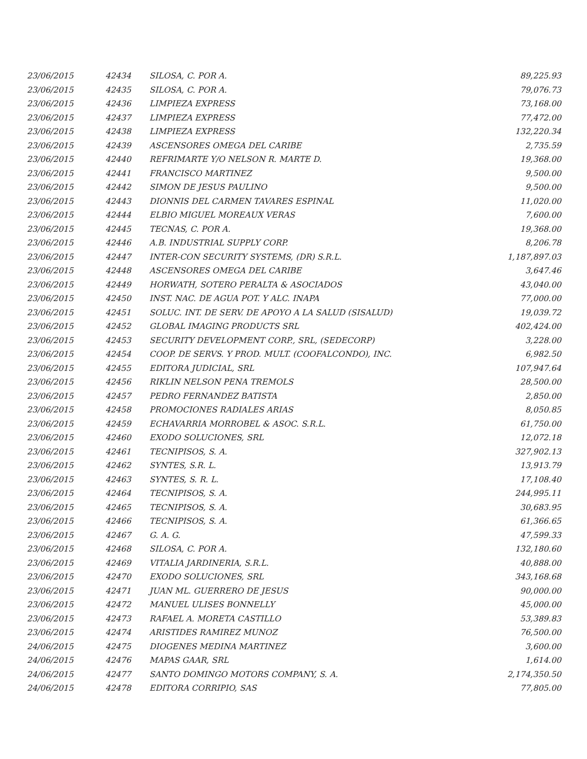| 23/06/2015 | 42434 | SILOSA, C. POR A. | 89,225.93 |
| 23/06/2015 | 42435 | SILOSA, C. POR A. | 79,076.73 |
| 23/06/2015 | 42436 | LIMPIEZA EXPRESS | 73,168.00 |
| 23/06/2015 | 42437 | LIMPIEZA EXPRESS | 77,472.00 |
| 23/06/2015 | 42438 | LIMPIEZA EXPRESS | 132,220.34 |
| 23/06/2015 | 42439 | ASCENSORES OMEGA DEL CARIBE | 2,735.59 |
| 23/06/2015 | 42440 | REFRIMARTE Y/O NELSON R. MARTE D. | 19,368.00 |
| 23/06/2015 | 42441 | FRANCISCO MARTINEZ | 9,500.00 |
| 23/06/2015 | 42442 | SIMON DE JESUS PAULINO | 9,500.00 |
| 23/06/2015 | 42443 | DIONNIS DEL CARMEN TAVARES ESPINAL | 11,020.00 |
| 23/06/2015 | 42444 | ELBIO MIGUEL MOREAUX VERAS | 7,600.00 |
| 23/06/2015 | 42445 | TECNAS, C. POR A. | 19,368.00 |
| 23/06/2015 | 42446 | A.B. INDUSTRIAL SUPPLY CORP. | 8,206.78 |
| 23/06/2015 | 42447 | INTER-CON SECURITY SYSTEMS, (DR) S.R.L. | 1,187,897.03 |
| 23/06/2015 | 42448 | ASCENSORES OMEGA DEL CARIBE | 3,647.46 |
| 23/06/2015 | 42449 | HORWATH, SOTERO PERALTA & ASOCIADOS | 43,040.00 |
| 23/06/2015 | 42450 | INST. NAC. DE AGUA POT. Y ALC. INAPA | 77,000.00 |
| 23/06/2015 | 42451 | SOLUC. INT. DE SERV. DE APOYO A LA SALUD (SISALUD) | 19,039.72 |
| 23/06/2015 | 42452 | GLOBAL IMAGING PRODUCTS SRL | 402,424.00 |
| 23/06/2015 | 42453 | SECURITY DEVELOPMENT CORP., SRL, (SEDECORP) | 3,228.00 |
| 23/06/2015 | 42454 | COOP. DE SERVS. Y PROD. MULT. (COOFALCONDO), INC. | 6,982.50 |
| 23/06/2015 | 42455 | EDITORA JUDICIAL, SRL | 107,947.64 |
| 23/06/2015 | 42456 | RIKLIN NELSON PENA TREMOLS | 28,500.00 |
| 23/06/2015 | 42457 | PEDRO FERNANDEZ BATISTA | 2,850.00 |
| 23/06/2015 | 42458 | PROMOCIONES RADIALES ARIAS | 8,050.85 |
| 23/06/2015 | 42459 | ECHAVARRIA MORROBEL & ASOC. S.R.L. | 61,750.00 |
| 23/06/2015 | 42460 | EXODO SOLUCIONES, SRL | 12,072.18 |
| 23/06/2015 | 42461 | TECNIPISOS, S. A. | 327,902.13 |
| 23/06/2015 | 42462 | SYNTES, S.R. L. | 13,913.79 |
| 23/06/2015 | 42463 | SYNTES, S. R. L. | 17,108.40 |
| 23/06/2015 | 42464 | TECNIPISOS, S. A. | 244,995.11 |
| 23/06/2015 | 42465 | TECNIPISOS, S. A. | 30,683.95 |
| 23/06/2015 | 42466 | TECNIPISOS, S. A. | 61,366.65 |
| 23/06/2015 | 42467 | G. A. G. | 47,599.33 |
| 23/06/2015 | 42468 | SILOSA, C. POR A. | 132,180.60 |
| 23/06/2015 | 42469 | VITALIA JARDINERIA, S.R.L. | 40,888.00 |
| 23/06/2015 | 42470 | EXODO SOLUCIONES, SRL | 343,168.68 |
| 23/06/2015 | 42471 | JUAN ML. GUERRERO DE JESUS | 90,000.00 |
| 23/06/2015 | 42472 | MANUEL ULISES BONNELLY | 45,000.00 |
| 23/06/2015 | 42473 | RAFAEL A. MORETA CASTILLO | 53,389.83 |
| 23/06/2015 | 42474 | ARISTIDES RAMIREZ MUNOZ | 76,500.00 |
| 24/06/2015 | 42475 | DIOGENES MEDINA MARTINEZ | 3,600.00 |
| 24/06/2015 | 42476 | MAPAS GAAR, SRL | 1,614.00 |
| 24/06/2015 | 42477 | SANTO DOMINGO MOTORS COMPANY, S. A. | 2,174,350.50 |
| 24/06/2015 | 42478 | EDITORA CORRIPIO, SAS | 77,805.00 |